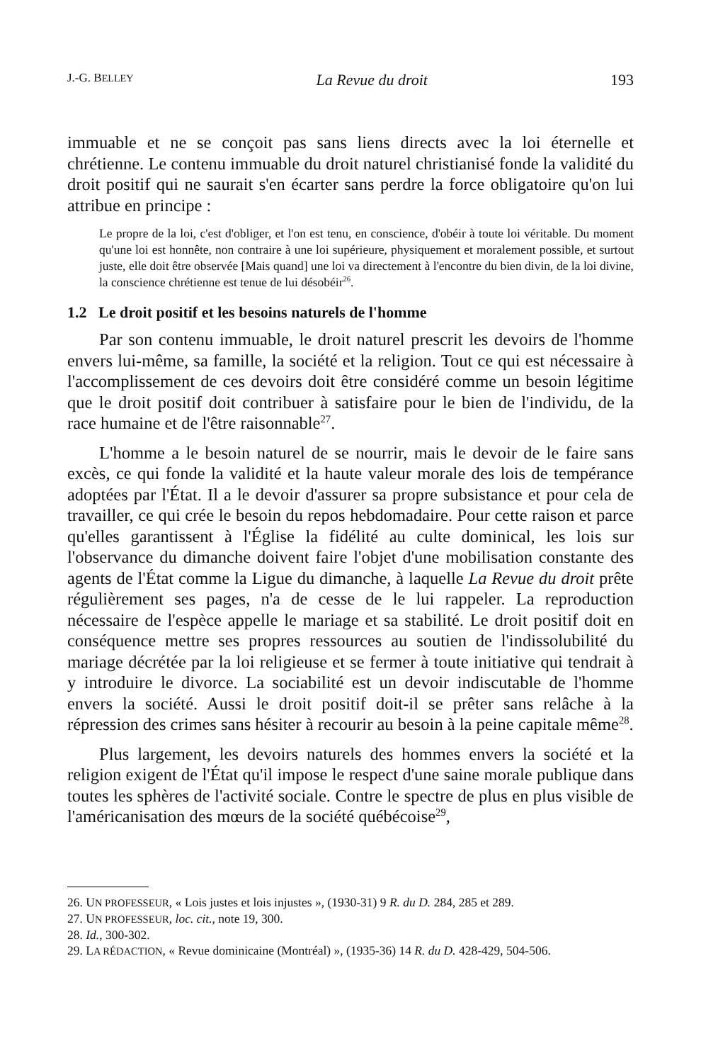J.-G. BELLEY La Revue du droit 193
immuable et ne se conçoit pas sans liens directs avec la loi éternelle et chrétienne. Le contenu immuable du droit naturel christianisé fonde la validité du droit positif qui ne saurait s'en écarter sans perdre la force obligatoire qu'on lui attribue en principe :
Le propre de la loi, c'est d'obliger, et l'on est tenu, en conscience, d'obéir à toute loi véritable. Du moment qu'une loi est honnête, non contraire à une loi supérieure, physiquement et moralement possible, et surtout juste, elle doit être observée [Mais quand] une loi va directement à l'encontre du bien divin, de la loi divine, la conscience chrétienne est tenue de lui désobéir<sup>26</sup>.
1.2 Le droit positif et les besoins naturels de l'homme
Par son contenu immuable, le droit naturel prescrit les devoirs de l'homme envers lui-même, sa famille, la société et la religion. Tout ce qui est nécessaire à l'accomplissement de ces devoirs doit être considéré comme un besoin légitime que le droit positif doit contribuer à satisfaire pour le bien de l'individu, de la race humaine et de l'être raisonnable<sup>27</sup>.
L'homme a le besoin naturel de se nourrir, mais le devoir de le faire sans excès, ce qui fonde la validité et la haute valeur morale des lois de tempérance adoptées par l'État. Il a le devoir d'assurer sa propre subsistance et pour cela de travailler, ce qui crée le besoin du repos hebdomadaire. Pour cette raison et parce qu'elles garantissent à l'Église la fidélité au culte dominical, les lois sur l'observance du dimanche doivent faire l'objet d'une mobilisation constante des agents de l'État comme la Ligue du dimanche, à laquelle La Revue du droit prête régulièrement ses pages, n'a de cesse de le lui rappeler. La reproduction nécessaire de l'espèce appelle le mariage et sa stabilité. Le droit positif doit en conséquence mettre ses propres ressources au soutien de l'indissolubilité du mariage décrétée par la loi religieuse et se fermer à toute initiative qui tendrait à y introduire le divorce. La sociabilité est un devoir indiscutable de l'homme envers la société. Aussi le droit positif doit-il se prêter sans relâche à la répression des crimes sans hésiter à recourir au besoin à la peine capitale même<sup>28</sup>.
Plus largement, les devoirs naturels des hommes envers la société et la religion exigent de l'État qu'il impose le respect d'une saine morale publique dans toutes les sphères de l'activité sociale. Contre le spectre de plus en plus visible de l'américanisation des mœurs de la société québécoise<sup>29</sup>,
26. UN PROFESSEUR, « Lois justes et lois injustes », (1930-31) 9 R. du D. 284, 285 et 289.
27. UN PROFESSEUR, loc. cit., note 19, 300.
28. Id., 300-302.
29. LA RÉDACTION, « Revue dominicaine (Montréal) », (1935-36) 14 R. du D. 428-429, 504-506.